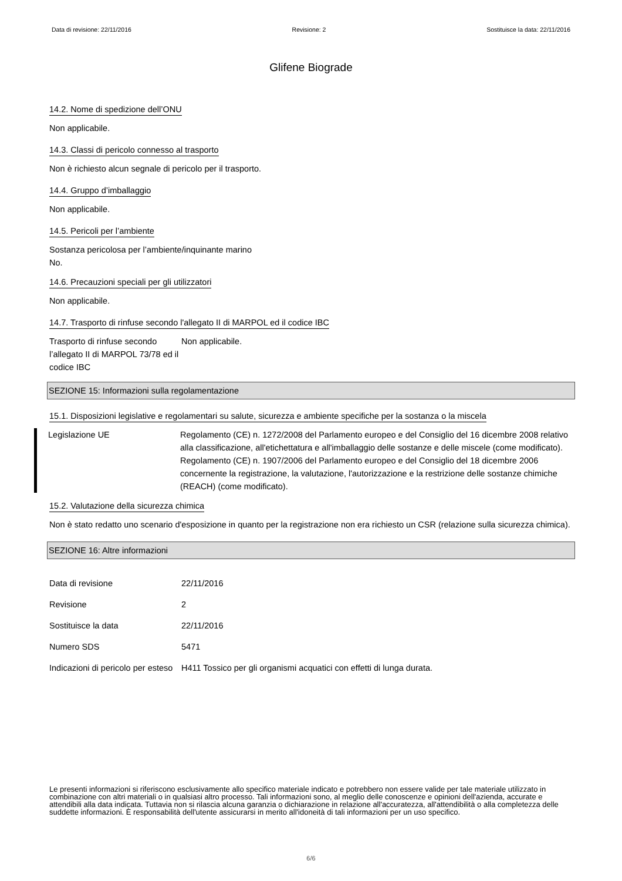Data di revisione: 22/11/2016 Revisione: 2 Sostituisce la data: 22/11/2016
Glifene Biograde
14.2. Nome di spedizione dell’ONU
Non applicabile.
14.3. Classi di pericolo connesso al trasporto
Non è richiesto alcun segnale di pericolo per il trasporto.
14.4. Gruppo d’imballaggio
Non applicabile.
14.5. Pericoli per l’ambiente
Sostanza pericolosa per l’ambiente/inquinante marino
No.
14.6. Precauzioni speciali per gli utilizzatori
Non applicabile.
14.7. Trasporto di rinfuse secondo l'allegato II di MARPOL ed il codice IBC
Trasporto di rinfuse secondo l’allegato II di MARPOL 73/78 ed il codice IBC
Non applicabile.
SEZIONE 15: Informazioni sulla regolamentazione
15.1. Disposizioni legislative e regolamentari su salute, sicurezza e ambiente specifiche per la sostanza o la miscela
Legislazione UE Regolamento (CE) n. 1272/2008 del Parlamento europeo e del Consiglio del 16 dicembre 2008 relativo alla classificazione, all'etichettatura e all'imballaggio delle sostanze e delle miscele (come modificato).
Regolamento (CE) n. 1907/2006 del Parlamento europeo e del Consiglio del 18 dicembre 2006 concernente la registrazione, la valutazione, l'autorizzazione e la restrizione delle sostanze chimiche (REACH) (come modificato).
15.2. Valutazione della sicurezza chimica
Non è stato redatto uno scenario d'esposizione in quanto per la registrazione non era richiesto un CSR (relazione sulla sicurezza chimica).
SEZIONE 16: Altre informazioni
Data di revisione 22/11/2016
Revisione 2
Sostituisce la data 22/11/2016
Numero SDS 5471
Indicazioni di pericolo per esteso
H411 Tossico per gli organismi acquatici con effetti di lunga durata.
Le presenti informazioni si riferiscono esclusivamente allo specifico materiale indicato e potrebbero non essere valide per tale materiale utilizzato in combinazione con altri materiali o in qualsiasi altro processo. Tali informazioni sono, al meglio delle conoscenze e opinioni dell'azienda, accurate e attendibili alla data indicata. Tuttavia non si rilascia alcuna garanzia o dichiarazione in relazione all'accuratezza, all'attendibilità o alla completezza delle suddette informazioni. È responsabilità dell'utente assicurarsi in merito all'idoneità di tali informazioni per un uso specifico.
6/6